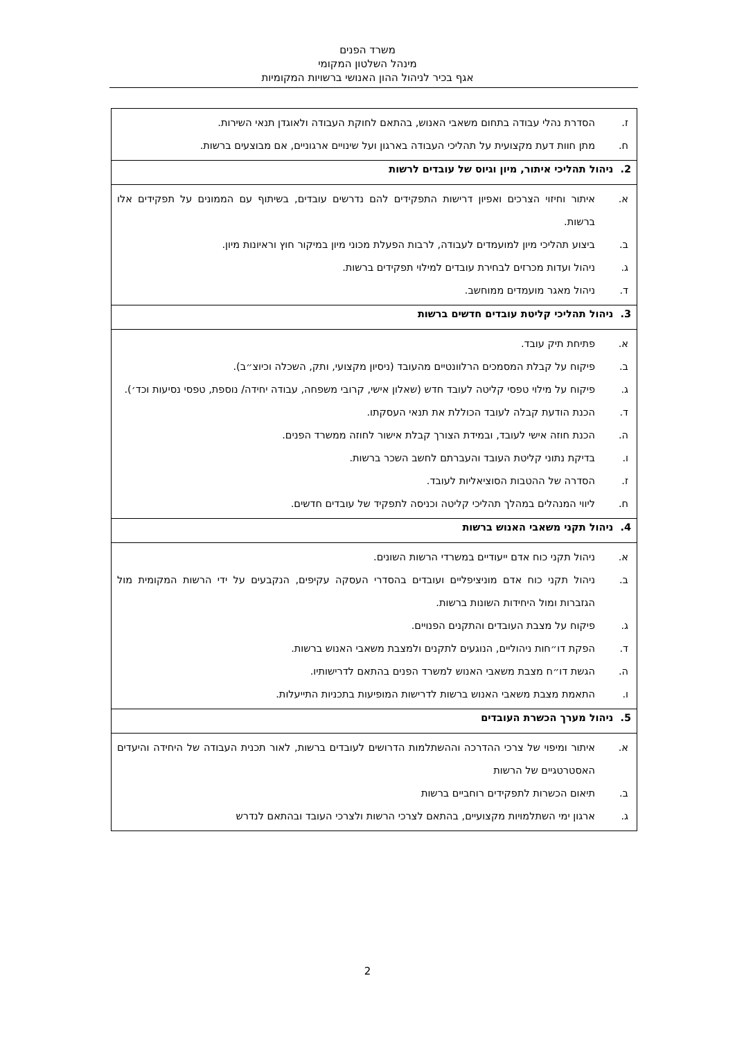משרד הפנים
מינהל השלטון המקומי
אגף בכיר לניהול ההון האנושי ברשויות המקומיות
| ז. הסדרת נהלי עבודה בתחום משאבי האנוש, בהתאם לחוקת העבודה ולאוגדן תנאי השירות. ח. מתן חוות דעת מקצועית על תהליכי העבודה בארגון ועל שינויים ארגוניים, אם מבוצעים ברשות. |
| 2. ניהול תהליכי איתור, מיון וגיוס של עובדים לרשות |
| א. איתור וחיזוי הצרכים ואפיון דרישות התפקידים להם נדרשים עובדים, בשיתוף עם הממונים על תפקידים אלו ברשות. ב. ביצוע תהליכי מיון למועמדים לעבודה, לרבות הפעלת מכוני מיון במיקור חוץ וראיונות מיון. ג. ניהול ועדות מכרזים לבחירת עובדים למילוי תפקידים ברשות. ד. ניהול מאגר מועמדים ממוחשב. |
| 3. ניהול תהליכי קליטת עובדים חדשים ברשות |
| א. פתיחת תיק עובד. ב. פיקוח על קבלת המסמכים הרלוונטיים מהעובד (ניסיון מקצועי, ותק, השכלה וכיוצ״ב). ג. פיקוח על מילוי טפסי קליטה לעובד חדש (שאלון אישי, קרובי משפחה, עבודה יחידה/ נוספת, טפסי נסיעות וכד׳). ד. הכנת הודעת קבלה לעובד הכוללת את תנאי העסקתו. ה. הכנת חוזה אישי לעובד, ובמידת הצורך קבלת אישור לחוזה ממשרד הפנים. ו. בדיקת נתוני קליטת העובד והעברתם לחשב השכר ברשות. ז. הסדרה של ההטבות הסוציאליות לעובד. ח. ליווי המנהלים במהלך תהליכי קליטה וכניסה לתפקיד של עובדים חדשים. |
| 4. ניהול תקני משאבי האנוש ברשות |
| א. ניהול תקני כוח אדם ייעודיים במשרדי הרשות השונים. ב. ניהול תקני כוח אדם מוניציפליים ועובדים בהסדרי העסקה עקיפים, הנקבעים על ידי הרשות המקומית מול הגזברות ומול היחידות השונות ברשות. ג. פיקוח על מצבת העובדים והתקנים הפנויים. ד. הפקת דו״חות ניהוליים, הנוגעים לתקנים ולמצבת משאבי האנוש ברשות. ה. הגשת דו״ח מצבת משאבי האנוש למשרד הפנים בהתאם לדרישותיו. ו. התאמת מצבת משאבי האנוש ברשות לדרישות המופיעות בתכניות התייעלות. |
| 5. ניהול מערך הכשרת העובדים |
| א. איתור ומיפוי של צרכי ההדרכה וההשתלמות הדרושים לעובדים ברשות, לאור תכנית העבודה של היחידה והיעדים האסטרטגיים של הרשות ב. תיאום הכשרות לתפקידים רוחביים ברשות ג. ארגון ימי השתלמויות מקצועיים, בהתאם לצרכי הרשות ולצרכי העובד ובהתאם לנדרש |
2